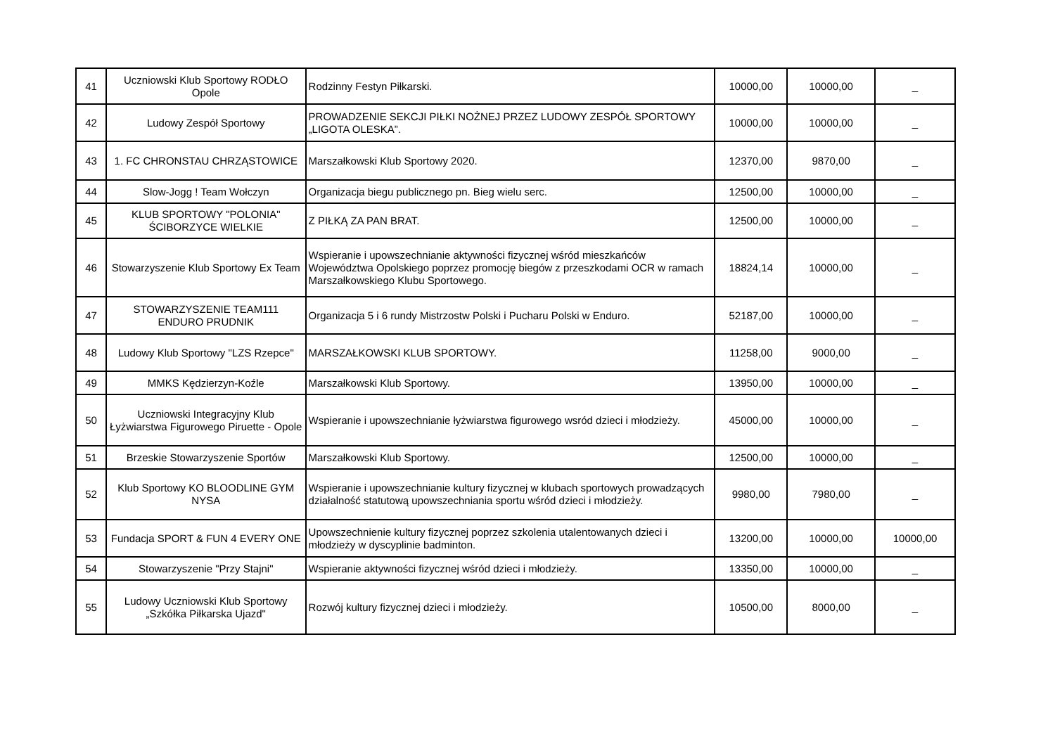| 41 | Uczniowski Klub Sportowy RODŁO Opole | Rodzinny Festyn Piłkarski. | 10000,00 | 10000,00 | _ |
| 42 | Ludowy Zespół Sportowy | PROWADZENIE SEKCJI PIŁKI NOŻNEJ PRZEZ LUDOWY ZESPÓŁ SPORTOWY „LIGOTA OLESKA”. | 10000,00 | 10000,00 | _ |
| 43 | 1. FC CHRONSTAU CHRZĄSTOWICE | Marszałkowski Klub Sportowy 2020. | 12370,00 | 9870,00 | _ |
| 44 | Slow-Jogg ! Team Wołczyn | Organizacja biegu publicznego pn. Bieg wielu serc. | 12500,00 | 10000,00 | _ |
| 45 | KLUB SPORTOWY "POLONIA" ŚCIBORZYCE WIELKIE | Z PIŁKĄ ZA PAN BRAT. | 12500,00 | 10000,00 | _ |
| 46 | Stowarzyszenie Klub Sportowy Ex Team | Wspieranie i upowszechnianie aktywności fizycznej wśród mieszkańców Województwa Opolskiego poprzez promocję biegów z przeszkodami OCR w ramach Marszałkowskiego Klubu Sportowego. | 18824,14 | 10000,00 | _ |
| 47 | STOWARZYSZENIE TEAM111 ENDURO PRUDNIK | Organizacja 5 i 6 rundy Mistrzostw Polski i Pucharu Polski w Enduro. | 52187,00 | 10000,00 | _ |
| 48 | Ludowy Klub Sportowy "LZS Rzepce" | MARSZAŁKOWSKI KLUB SPORTOWY. | 11258,00 | 9000,00 | _ |
| 49 | MMKS Kędzierzyn-Koźle | Marszałkowski Klub Sportowy. | 13950,00 | 10000,00 | _ |
| 50 | Uczniowski Integracyjny Klub Łyżwiarstwa Figurowego Piruette - Opole | Wspieranie i upowszechnianie łyżwiarstwa figurowego wsród dzieci i młodzieży. | 45000,00 | 10000,00 | _ |
| 51 | Brzeskie Stowarzyszenie Sportów | Marszałkowski Klub Sportowy. | 12500,00 | 10000,00 | _ |
| 52 | Klub Sportowy KO BLOODLINE GYM NYSA | Wspieranie i upowszechnianie kultury fizycznej w klubach sportowych prowadzących działalność statutową upowszechniania sportu wśród dzieci i młodzieży. | 9980,00 | 7980,00 | _ |
| 53 | Fundacja SPORT & FUN 4 EVERY ONE | Upowszechnienie kultury fizycznej poprzez szkolenia utalentowanych dzieci i młodzieży w dyscyplinie badminton. | 13200,00 | 10000,00 | 10000,00 |
| 54 | Stowarzyszenie "Przy Stajni" | Wspieranie aktywności fizycznej wśród dzieci i młodzieży. | 13350,00 | 10000,00 | _ |
| 55 | Ludowy Uczniowski Klub Sportowy „Szkółka Piłkarska Ujazd" | Rozwój kultury fizycznej dzieci i młodzieży. | 10500,00 | 8000,00 | _ |